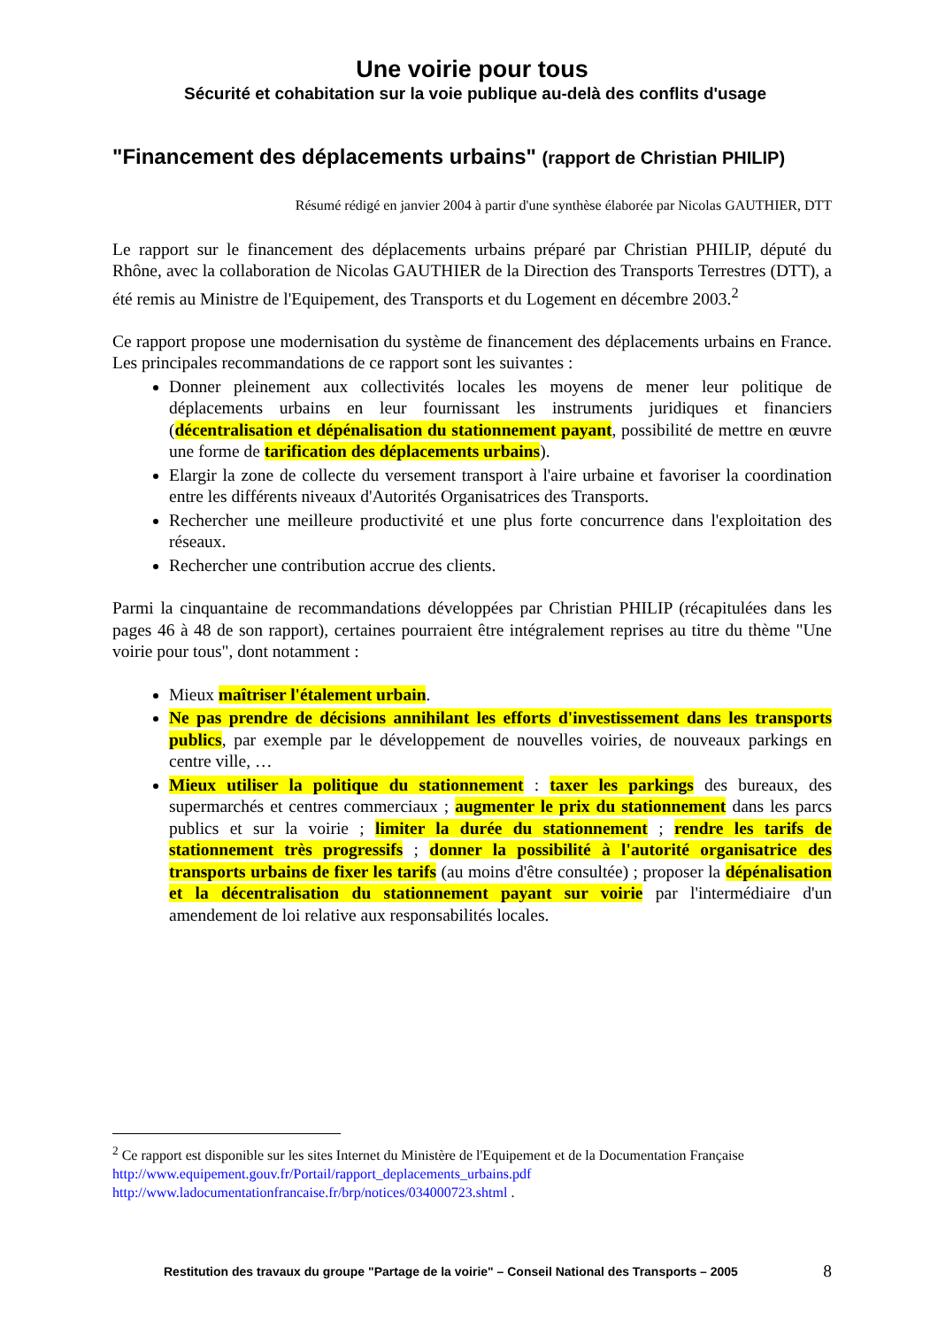Une voirie pour tous
Sécurité et cohabitation sur la voie publique au-delà des conflits d'usage
"Financement des déplacements urbains" (rapport de Christian PHILIP)
Résumé rédigé en janvier 2004 à partir d'une synthèse élaborée par Nicolas GAUTHIER, DTT
Le rapport sur le financement des déplacements urbains préparé par Christian PHILIP, député du Rhône, avec la collaboration de Nicolas GAUTHIER de la Direction des Transports Terrestres (DTT), a été remis au Ministre de l'Equipement, des Transports et du Logement en décembre 2003.<sup>2</sup>
Ce rapport propose une modernisation du système de financement des déplacements urbains en France. Les principales recommandations de ce rapport sont les suivantes :
Donner pleinement aux collectivités locales les moyens de mener leur politique de déplacements urbains en leur fournissant les instruments juridiques et financiers (décentralisation et dépénalisation du stationnement payant, possibilité de mettre en œuvre une forme de tarification des déplacements urbains).
Elargir la zone de collecte du versement transport à l'aire urbaine et favoriser la coordination entre les différents niveaux d'Autorités Organisatrices des Transports.
Rechercher une meilleure productivité et une plus forte concurrence dans l'exploitation des réseaux.
Rechercher une contribution accrue des clients.
Parmi la cinquantaine de recommandations développées par Christian PHILIP (récapitulées dans les pages 46 à 48 de son rapport), certaines pourraient être intégralement reprises au titre du thème "Une voirie pour tous", dont notamment :
Mieux maîtriser l'étalement urbain.
Ne pas prendre de décisions annihilant les efforts d'investissement dans les transports publics, par exemple par le développement de nouvelles voiries, de nouveaux parkings en centre ville, …
Mieux utiliser la politique du stationnement : taxer les parkings des bureaux, des supermarchés et centres commerciaux ; augmenter le prix du stationnement dans les parcs publics et sur la voirie ; limiter la durée du stationnement ; rendre les tarifs de stationnement très progressifs ; donner la possibilité à l'autorité organisatrice des transports urbains de fixer les tarifs (au moins d'être consultée) ; proposer la dépénalisation et la décentralisation du stationnement payant sur voirie par l'intermédiaire d'un amendement de loi relative aux responsabilités locales.
<sup>2</sup> Ce rapport est disponible sur les sites Internet du Ministère de l'Equipement et de la Documentation Française
http://www.equipement.gouv.fr/Portail/rapport_deplacements_urbains.pdf
http://www.ladocumentationfrancaise.fr/brp/notices/034000723.shtml .
Restitution des travaux du groupe "Partage de la voirie" – Conseil National des Transports – 2005 8